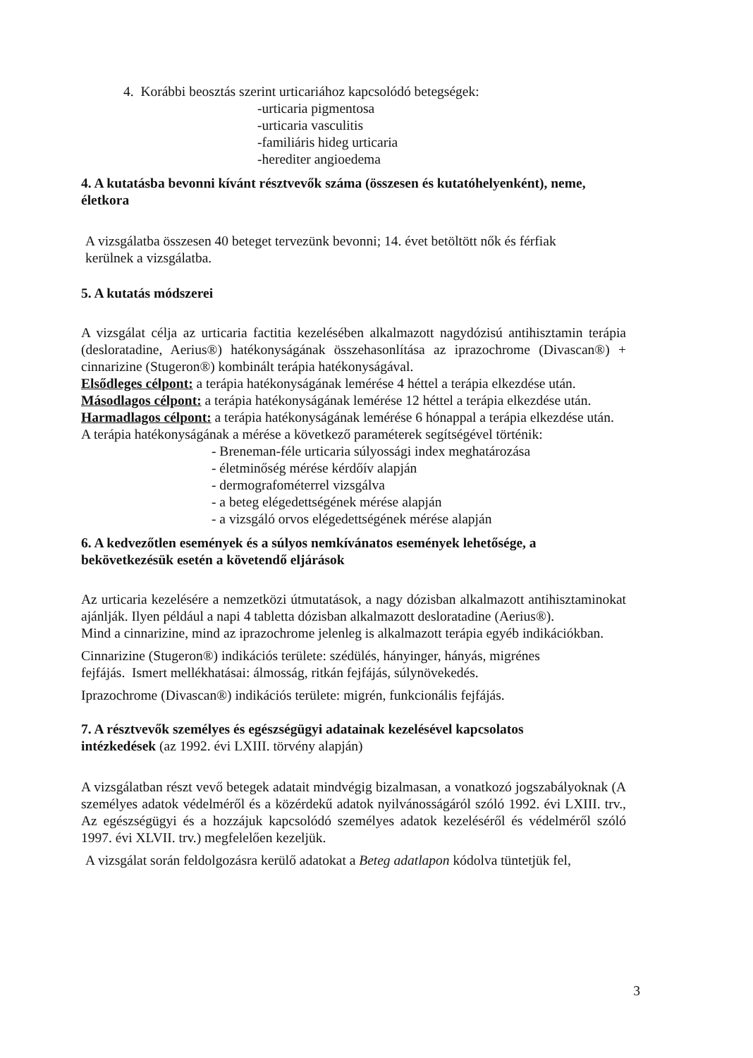4. Korábbi beosztás szerint urticariához kapcsolódó betegségek:
-urticaria pigmentosa
-urticaria vasculitis
-familiáris hideg urticaria
-herediter angioedema
4. A kutatásba bevonni kívánt résztvevők száma (összesen és kutatóhelyenként), neme, életkora
A vizsgálatba összesen 40 beteget tervezünk bevonni; 14. évet betöltött nők és férfiak
kerülnek a vizsgálatba.
5. A kutatás módszerei
A vizsgálat célja az urticaria factitia kezelésében alkalmazott nagydózisú antihisztamin terápia (desloratadine, Aerius®) hatékonyságának összehasonlítása az iprazochrome (Divascan®) + cinnarizine (Stugeron®) kombinált terápia hatékonyságával.
Elsődleges célpont: a terápia hatékonyságának lemérése 4 héttel a terápia elkezdése után.
Másodlagos célpont: a terápia hatékonyságának lemérése 12 héttel a terápia elkezdése után.
Harmadlagos célpont: a terápia hatékonyságának lemérése 6 hónappal a terápia elkezdése után.
A terápia hatékonyságának a mérése a következő paraméterek segítségével történik:
- Breneman-féle urticaria súlyossági index meghatározása
- életminőség mérése kérdőív alapján
- dermografométerrel vizsgálva
- a beteg elégedettségének mérése alapján
- a vizsgáló orvos elégedettségének mérése alapján
6. A kedvezőtlen események és a súlyos nemkívánatos események lehetősége, a bekövetkezésük esetén a követendő eljárások
Az urticaria kezelésére a nemzetközi útmutatások, a nagy dózisban alkalmazott antihisztaminokat ajánlják. Ilyen például a napi 4 tabletta dózisban alkalmazott desloratadine (Aerius®).
Mind a cinnarizine, mind az iprazochrome jelenleg is alkalmazott terápia egyéb indikációkban.
Cinnarizine (Stugeron®) indikációs területe: szédülés, hányinger, hányás, migrénes
fejfájás. Ismert mellékhatásai: álmosság, ritkán fejfájás, súlynövekedés.
Iprazochrome (Divascan®) indikációs területe: migrén, funkcionális fejfájás.
7. A résztvevők személyes és egészségügyi adatainak kezelésével kapcsolatos
intézkedések (az 1992. évi LXIII. törvény alapján)
A vizsgálatban részt vevő betegek adatait mindvégig bizalmasan, a vonatkozó jogszabályoknak (A személyes adatok védelméről és a közérdekű adatok nyilvánosságáról szóló 1992. évi LXIII. trv., Az egészségügyi és a hozzájuk kapcsolódó személyes adatok kezeléséről és védelméről szóló 1997. évi XLVII. trv.) megfelelően kezeljük.
A vizsgálat során feldolgozásra kerülő adatokat a Beteg adatlapon kódolva tüntetjük fel,
3